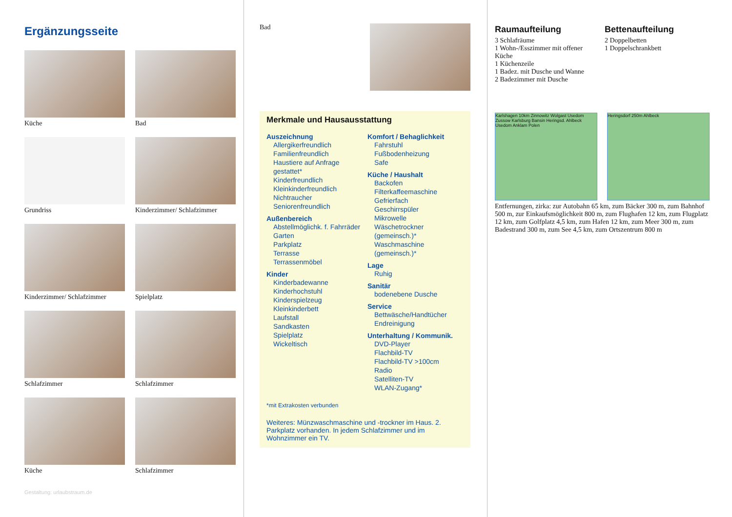Ergänzungsseite
Küche
Bad
Grundriss
Kinderzimmer/ Schlafzimmer
Kinderzimmer/ Schlafzimmer
Spielplatz
Schlafzimmer
Schlafzimmer
Küche
Schlafzimmer
Gestaltung: urlaubstraum.de
Bad
Merkmale und Hausausstattung
Auszeichnung
Allergikerfreundlich
Familienfreundlich
Haustiere auf Anfrage gestattet*
Kinderfreundlich
Kleinkinderfreundlich
Nichtraucher
Seniorenfreundlich
Außenbereich
Abstellmöglichk. f. Fahrräder
Garten
Parkplatz
Terrasse
Terrassenmöbel
Kinder
Kinderbadewanne
Kinderhochstuhl
Kinderspielzeug
Kleinkinderbett
Laufstall
Sandkasten
Spielplatz
Wickeltisch
Komfort / Behaglichkeit
Fahrstuhl
Fußbodenheizung
Safe
Küche / Haushalt
Backofen
Filterkaffeemaschine
Gefrierfach
Geschirrspüler
Mikrowelle
Wäschetrockner (gemeinsch.)*
Waschmaschine (gemeinsch.)*
Lage
Ruhig
Sanitär
bodenebene Dusche
Service
Bettwäsche/Handtücher
Endreinigung
Unterhaltung / Kommunik.
DVD-Player
Flachbild-TV
Flachbild-TV >100cm
Radio
Satelliten-TV
WLAN-Zugang*
*mit Extrakosten verbunden
Weiteres: Münzwaschmaschine und -trockner im Haus. 2. Parkplatz vorhanden. In jedem Schlafzimmer und im Wohnzimmer ein TV.
Raumaufteilung
3 Schlafräume
1 Wohn-/Esszimmer mit offener Küche
1 Küchenzeile
1 Badez. mit Dusche und Wanne
2 Badezimmer mit Dusche
Bettenaufteilung
2 Doppelbetten
1 Doppelschrankbett
Karlshagen 10km Zinnowitz Wolgast Usedom Zussow Karlsburg Bansin Heringsd. Ahlbeck Usedom Anklam Polen
Heringsdorf 250m Ahlbeck
Entfernungen, zirka: zur Autobahn 65 km, zum Bäcker 300 m, zum Bahnhof 500 m, zur Einkaufsmöglichkeit 800 m, zum Flughafen 12 km, zum Flugplatz 12 km, zum Golfplatz 4,5 km, zum Hafen 12 km, zum Meer 300 m, zum Badestrand 300 m, zum See 4,5 km, zum Ortszentrum 800 m